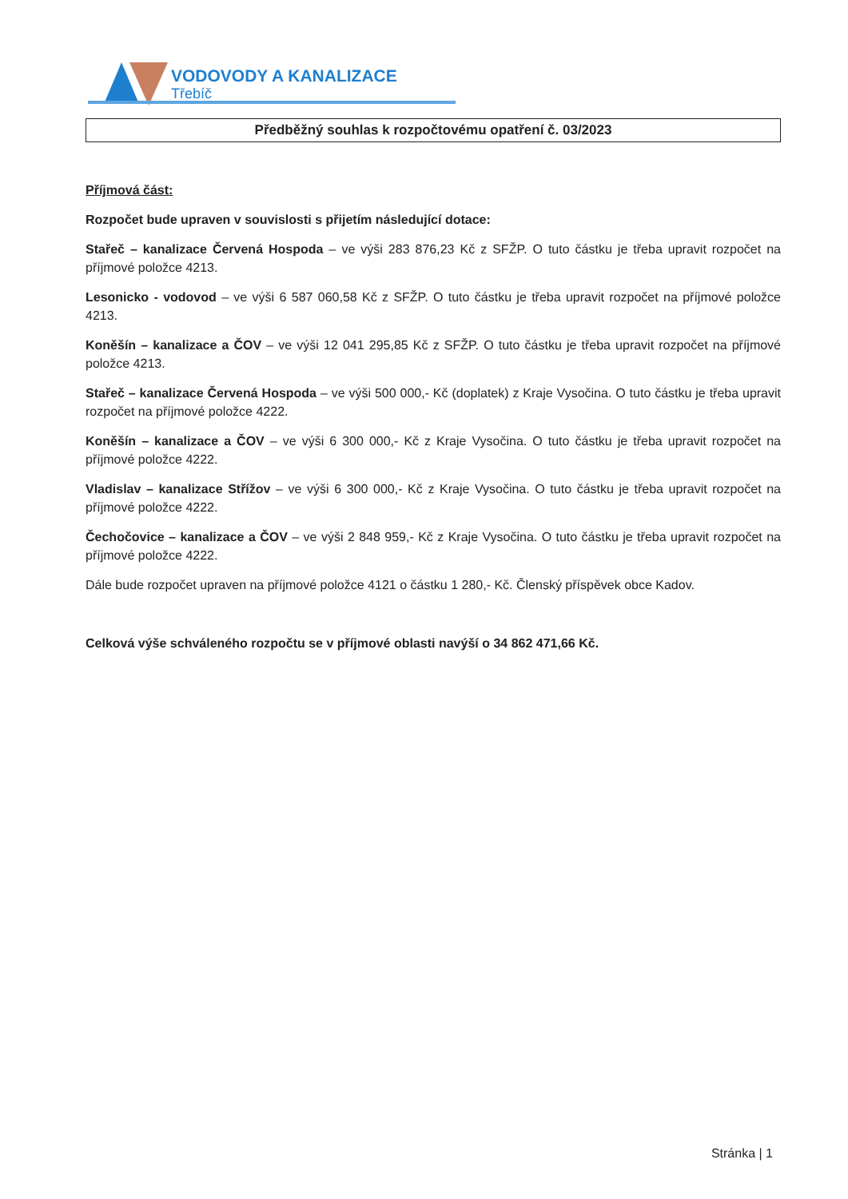VODOVODY A KANALIZACE
Třebíč
Předběžný souhlas k rozpočtovému opatření č. 03/2023
Příjmová část:
Rozpočet bude upraven v souvislosti s přijetím následující dotace:
Stařeč – kanalizace Červená Hospoda – ve výši 283 876,23 Kč z SFŽP. O tuto částku je třeba upravit rozpočet na příjmové položce 4213.
Lesonicko - vodovod – ve výši 6 587 060,58 Kč z SFŽP. O tuto částku je třeba upravit rozpočet na příjmové položce 4213.
Koněšín – kanalizace a ČOV – ve výši 12 041 295,85 Kč z SFŽP. O tuto částku je třeba upravit rozpočet na příjmové položce 4213.
Stařeč – kanalizace Červená Hospoda – ve výši 500 000,- Kč (doplatek) z Kraje Vysočina. O tuto částku je třeba upravit rozpočet na příjmové položce 4222.
Koněšín – kanalizace a ČOV – ve výši 6 300 000,- Kč z Kraje Vysočina. O tuto částku je třeba upravit rozpočet na příjmové položce 4222.
Vladislav – kanalizace Střížov – ve výši 6 300 000,- Kč z Kraje Vysočina. O tuto částku je třeba upravit rozpočet na příjmové položce 4222.
Čechočovice – kanalizace a ČOV – ve výši 2 848 959,- Kč z Kraje Vysočina. O tuto částku je třeba upravit rozpočet na příjmové položce 4222.
Dále bude rozpočet upraven na příjmové položce 4121 o částku 1 280,- Kč. Členský příspěvek obce Kadov.
Celková výše schváleného rozpočtu se v příjmové oblasti navýší o 34 862 471,66 Kč.
Stránka | 1